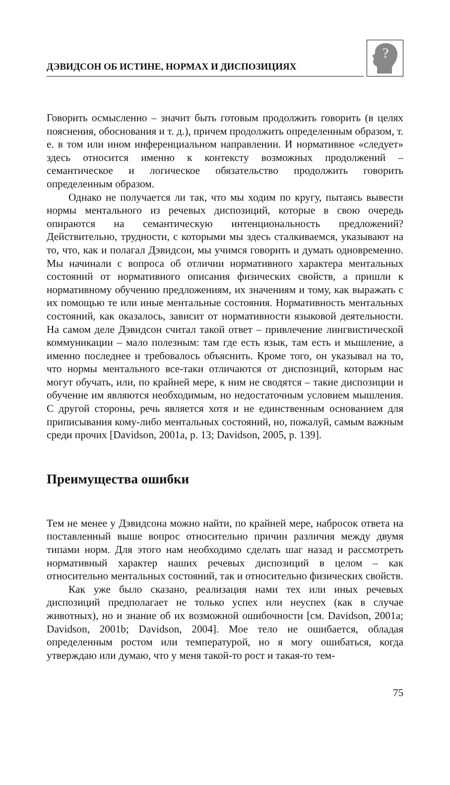ДЭВИДСОН ОБ ИСТИНЕ, НОРМАХ И ДИСПОЗИЦИЯХ
?
Говорить осмысленно – значит быть готовым продолжить говорить (в целях пояснения, обоснования и т. д.), причем продолжить определенным образом, т. е. в том или ином инференциальном направлении. И нормативное «следует» здесь относится именно к контексту возможных продолжений – семантическое и логическое обязательство продолжить говорить определенным образом.
Однако не получается ли так, что мы ходим по кругу, пытаясь вывести нормы ментального из речевых диспозиций, которые в свою очередь опираются на семантическую интенциональность предложений? Действительно, трудности, с которыми мы здесь сталкиваемся, указывают на то, что, как и полагал Дэвидсон, мы учимся говорить и думать одновременно. Мы начинали с вопроса об отличии нормативного характера ментальных состояний от нормативного описания физических свойств, а пришли к нормативному обучению предложениям, их значениям и тому, как выражать с их помощью те или иные ментальные состояния. Нормативность ментальных состояний, как оказалось, зависит от нормативности языковой деятельности. На самом деле Дэвидсон считал такой ответ – привлечение лингвистической коммуникации – мало полезным: там где есть язык, там есть и мышление, а именно последнее и требовалось объяснить. Кроме того, он указывал на то, что нормы ментального все-таки отличаются от диспозиций, которым нас могут обучать, или, по крайней мере, к ним не сводятся – такие диспозиции и обучение им являются необходимым, но недостаточным условием мышления. С другой стороны, речь является хотя и не единственным основанием для приписывания кому-либо ментальных состояний, но, пожалуй, самым важным среди прочих [Davidson, 2001a, p. 13; Davidson, 2005, p. 139].
Преимущества ошибки
Тем не менее у Дэвидсона можно найти, по крайней мере, набросок ответа на поставленный выше вопрос относительно причин различия между двумя типами норм. Для этого нам необходимо сделать шаг назад и рассмотреть нормативный характер наших речевых диспозиций в целом – как относительно ментальных состояний, так и относительно физических свойств.
Как уже было сказано, реализация нами тех или иных речевых диспозиций предполагает не только успех или неуспех (как в случае животных), но и знание об их возможной ошибочности [см. Davidson, 2001a; Davidson, 2001b; Davidson, 2004]. Мое тело не ошибается, обладая определенным ростом или температурой, но я могу ошибаться, когда утверждаю или думаю, что у меня такой-то рост и такая-то тем-
75